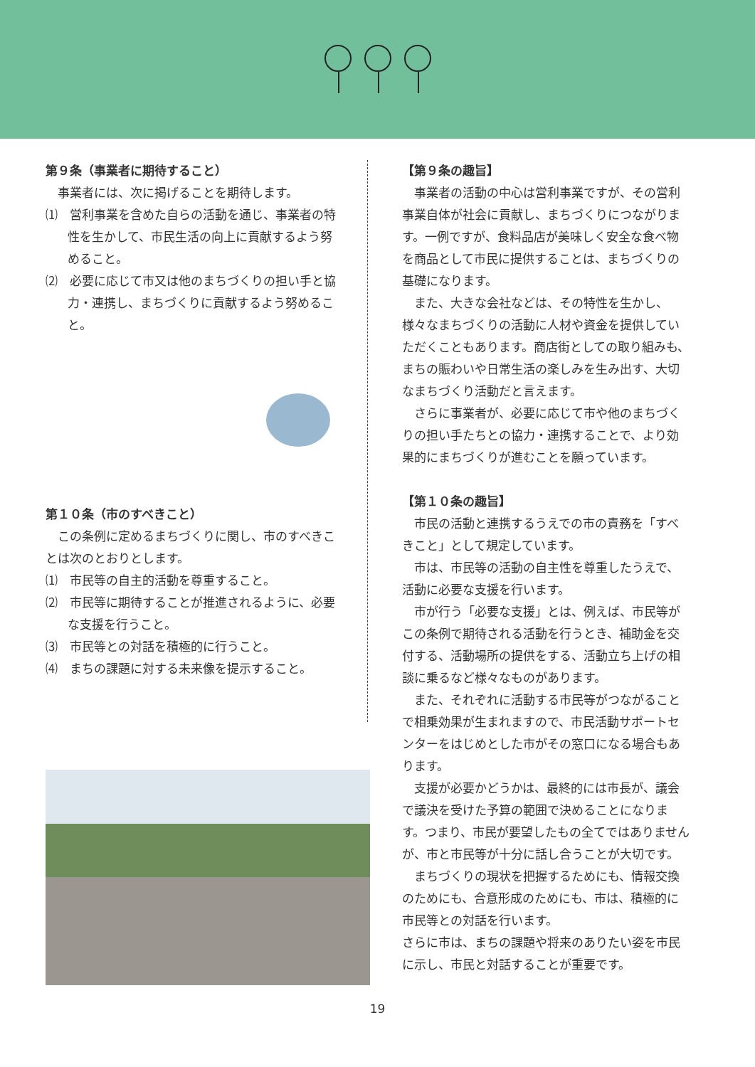第９条（事業者に期待すること）
事業者には、次に掲げることを期待します。
⑴　営利事業を含めた自らの活動を通じ、事業者の特性を生かして、市民生活の向上に貢献するよう努めること。
⑵　必要に応じて市又は他のまちづくりの担い手と協力・連携し、まちづくりに貢献するよう努めること。
第１０条（市のすべきこと）
この条例に定めるまちづくりに関し、市のすべきことは次のとおりとします。
⑴　市民等の自主的活動を尊重すること。
⑵　市民等に期待することが推進されるように、必要な支援を行うこと。
⑶　市民等との対話を積極的に行うこと。
⑷　まちの課題に対する未来像を提示すること。
【第９条の趣旨】
事業者の活動の中心は営利事業ですが、その営利事業自体が社会に貢献し、まちづくりにつながります。一例ですが、食料品店が美味しく安全な食べ物を商品として市民に提供することは、まちづくりの基礎になります。
また、大きな会社などは、その特性を生かし、様々なまちづくりの活動に人材や資金を提供していただくこともあります。商店街としての取り組みも、まちの賑わいや日常生活の楽しみを生み出す、大切なまちづくり活動だと言えます。
さらに事業者が、必要に応じて市や他のまちづくりの担い手たちとの協力・連携することで、より効果的にまちづくりが進むことを願っています。
【第１０条の趣旨】
市民の活動と連携するうえでの市の責務を「すべきこと」として規定しています。
市は、市民等の活動の自主性を尊重したうえで、活動に必要な支援を行います。
市が行う「必要な支援」とは、例えば、市民等がこの条例で期待される活動を行うとき、補助金を交付する、活動場所の提供をする、活動立ち上げの相談に乗るなど様々なものがあります。
また、それぞれに活動する市民等がつながることで相乗効果が生まれますので、市民活動サポートセンターをはじめとした市がその窓口になる場合もあります。
支援が必要かどうかは、最終的には市長が、議会で議決を受けた予算の範囲で決めることになります。つまり、市民が要望したもの全てではありませんが、市と市民等が十分に話し合うことが大切です。
まちづくりの現状を把握するためにも、情報交換のためにも、合意形成のためにも、市は、積極的に市民等との対話を行います。
さらに市は、まちの課題や将来のありたい姿を市民に示し、市民と対話することが重要です。
19